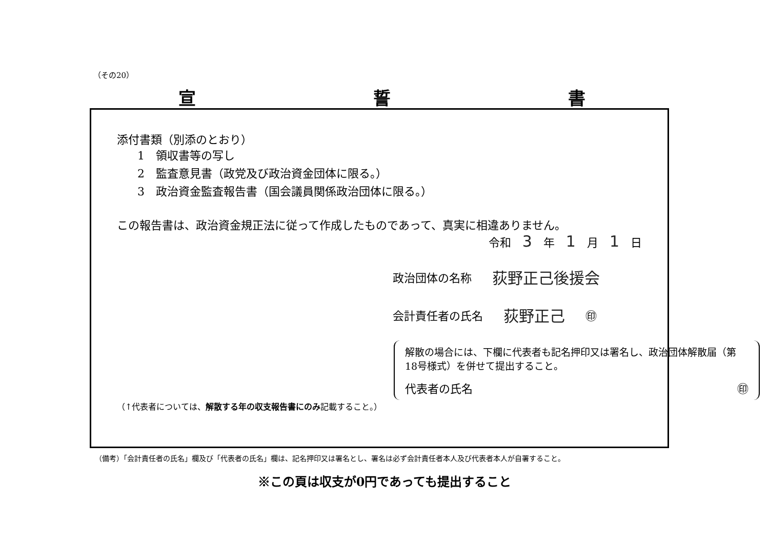（その20）
宣 誓 書
添付書類（別添のとおり）
1　領収書等の写し
2　監査意見書（政党及び政治資金団体に限る。）
3　政治資金監査報告書（国会議員関係政治団体に限る。）
この報告書は、政治資金規正法に従って作成したものであって、真実に相違ありません。
令和　3　年　1　月　1　日
政治団体の名称 荻野正己後援会
会計責任者の氏名 荻野正己 ㊞
解散の場合には、下欄に代表者も記名押印又は署名し、政治団体解散届（第18号様式）を併せて提出すること。
代表者の氏名 ㊞
（↑代表者については、解散する年の収支報告書にのみ記載すること。）
（備考）「会計責任者の氏名」欄及び「代表者の氏名」欄は、記名押印又は署名とし、署名は必ず会計責任者本人及び代表者本人が自署すること。
※この頁は収支が0円であっても提出すること